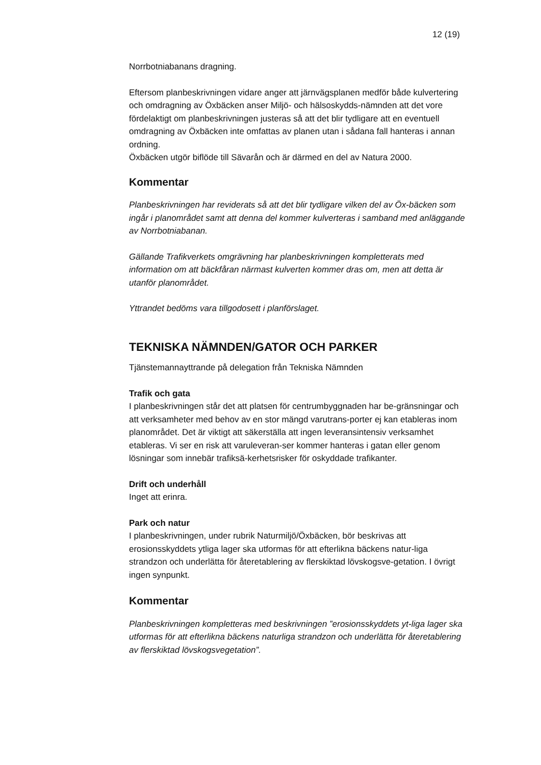12 (19)
Norrbotniabanans dragning.
Eftersom planbeskrivningen vidare anger att järnvägsplanen medför både kulvertering och omdragning av Öxbäcken anser Miljö- och hälsoskydds-nämnden att det vore fördelaktigt om planbeskrivningen justeras så att det blir tydligare att en eventuell omdragning av Öxbäcken inte omfattas av planen utan i sådana fall hanteras i annan ordning.
Öxbäcken utgör biflöde till Sävarån och är därmed en del av Natura 2000.
Kommentar
Planbeskrivningen har reviderats så att det blir tydligare vilken del av Öx-bäcken som ingår i planområdet samt att denna del kommer kulverteras i samband med anläggande av Norrbotniabanan.
Gällande Trafikverkets omgrävning har planbeskrivningen kompletterats med information om att bäckfåran närmast kulverten kommer dras om, men att detta är utanför planområdet.
Yttrandet bedöms vara tillgodosett i planförslaget.
TEKNISKA NÄMNDEN/GATOR OCH PARKER
Tjänstemannayttrande på delegation från Tekniska Nämnden
Trafik och gata
I planbeskrivningen står det att platsen för centrumbyggnaden har be-gränsningar och att verksamheter med behov av en stor mängd varutrans-porter ej kan etableras inom planområdet. Det är viktigt att säkerställa att ingen leveransintensiv verksamhet etableras. Vi ser en risk att varuleveran-ser kommer hanteras i gatan eller genom lösningar som innebär trafiksä-kerhetsrisker för oskyddade trafikanter.
Drift och underhåll
Inget att erinra.
Park och natur
I planbeskrivningen, under rubrik Naturmiljö/Öxbäcken, bör beskrivas att erosionsskyddets ytliga lager ska utformas för att efterlikna bäckens natur-liga strandzon och underlätta för återetablering av flerskiktad lövskogsve-getation. I övrigt ingen synpunkt.
Kommentar
Planbeskrivningen kompletteras med beskrivningen ”erosionsskyddets yt-liga lager ska utformas för att efterlikna bäckens naturliga strandzon och underlätta för återetablering av flerskiktad lövskogsvegetation”.